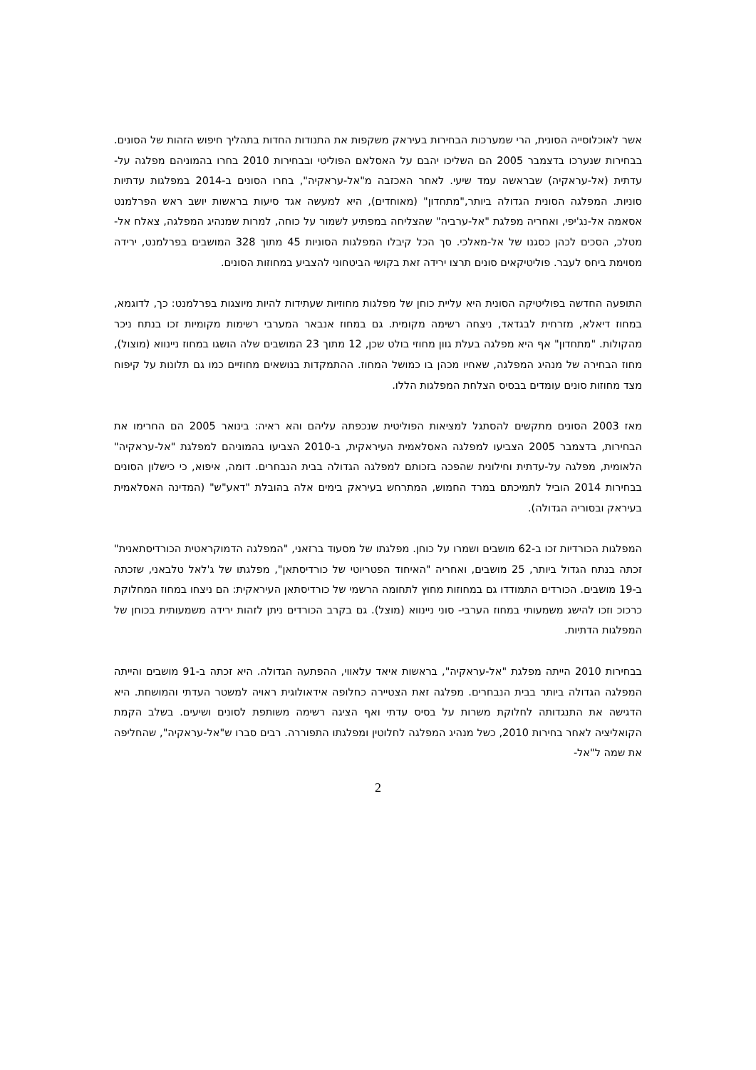אשר לאוכלוסייה הסונית, הרי שמערכות הבחירות בעיראק משקפות את התנודות החדות בתהליך חיפוש הזהות של הסונים. בבחירות שנערכו בדצמבר 2005 הם השליכו יהבם על האסלאם הפוליטי ובבחירות 2010 בחרו בהמוניהם מפלגה על-עדתית (אל-עראקיה) שבראשה עמד שיעי. לאחר האכזבה מ"אל-עראקיה", בחרו הסונים ב-2014 במפלגות עדתיות סוניות. המפלגה הסונית הגדולה ביותר,"מתחדון" (מאוחדים), היא למעשה אגד סיעות בראשות יושב ראש הפרלמנט אסאמה אל-נג'יפי, ואחריה מפלגת "אל-ערביה" שהצליחה במפתיע לשמור על כוחה, למרות שמנהיג המפלגה, צאלח אל-מטלכ, הסכים לכהן כסגנו של אל-מאלכי. סך הכל קיבלו המפלגות הסוניות 45 מתוך 328 המושבים בפרלמנט, ירידה מסוימת ביחס לעבר. פוליטיקאים סונים תרצו ירידה זאת בקושי הביטחוני להצביע במחוזות הסונים.
התופעה החדשה בפוליטיקה הסונית היא עליית כוחן של מפלגות מחוזיות שעתידות להיות מיוצגות בפרלמנט: כך, לדוגמא, במחוז דיאלא, מזרחית לבגדאד, ניצחה רשימה מקומית. גם במחוז אנבאר המערבי רשימות מקומיות זכו בנתח ניכר מהקולות. "מתחדון" אף היא מפלגה בעלת גוון מחוזי בולט שכן, 12 מתוך 23 המושבים שלה הושגו במחוז ניינווא (מוצול), מחוז הבחירה של מנהיג המפלגה, שאחיו מכהן בו כמושל המחוז. ההתמקדות בנושאים מחוזיים כמו גם תלונות על קיפוח מצד מחוזות סונים עומדים בבסיס הצלחת המפלגות הללו.
מאז 2003 הסונים מתקשים להסתגל למציאות הפוליטית שנכפתה עליהם והא ראיה: בינואר 2005 הם החרימו את הבחירות, בדצמבר 2005 הצביעו למפלגה האסלאמית העיראקית, ב-2010 הצביעו בהמוניהם למפלגת "אל-עראקיה" הלאומית, מפלגה על-עדתית וחילונית שהפכה בזכותם למפלגה הגדולה בבית הנבחרים. דומה, איפוא, כי כישלון הסונים בבחירות 2014 הוביל לתמיכתם במרד החמוש, המתרחש בעיראק בימים אלה בהובלת "דאע"ש" (המדינה האסלאמית בעיראק ובסוריה הגדולה).
המפלגות הכורדיות זכו ב-62 מושבים ושמרו על כוחן. מפלגתו של מסעוד ברזאני, "המפלגה הדמוקראטית הכורדיסתאנית" זכתה בנתח הגדול ביותר, 25 מושבים, ואחריה "האיחוד הפטריוטי של כורדיסתאן", מפלגתו של ג'לאל טלבאני, שזכתה ב-19 מושבים. הכורדים התמודדו גם במחוזות מחוץ לתחומה הרשמי של כורדיסתאן העיראקית: הם ניצחו במחוז המחלוקת כרכוכ וזכו להישג משמעותי במחוז הערבי- סוני ניינווא (מוצל). גם בקרב הכורדים ניתן לזהות ירידה משמעותית בכוחן של המפלגות הדתיות.
בבחירות 2010 הייתה מפלגת "אל-עראקיה", בראשות איאד עלאווי, ההפתעה הגדולה. היא זכתה ב-91 מושבים והייתה המפלגה הגדולה ביותר בבית הנבחרים. מפלגה זאת הצטיירה כחלופה אידאולוגית ראויה למשטר העדתי והמושחת. היא הדגישה את התנגדותה לחלוקת משרות על בסיס עדתי ואף הציגה רשימה משותפת לסונים ושיעים. בשלב הקמת הקואליציה לאחר בחירות 2010, כשל מנהיג המפלגה לחלוטין ומפלגתו התפוררה. רבים סברו ש"אל-עראקיה", שהחליפה את שמה ל"אל-
2